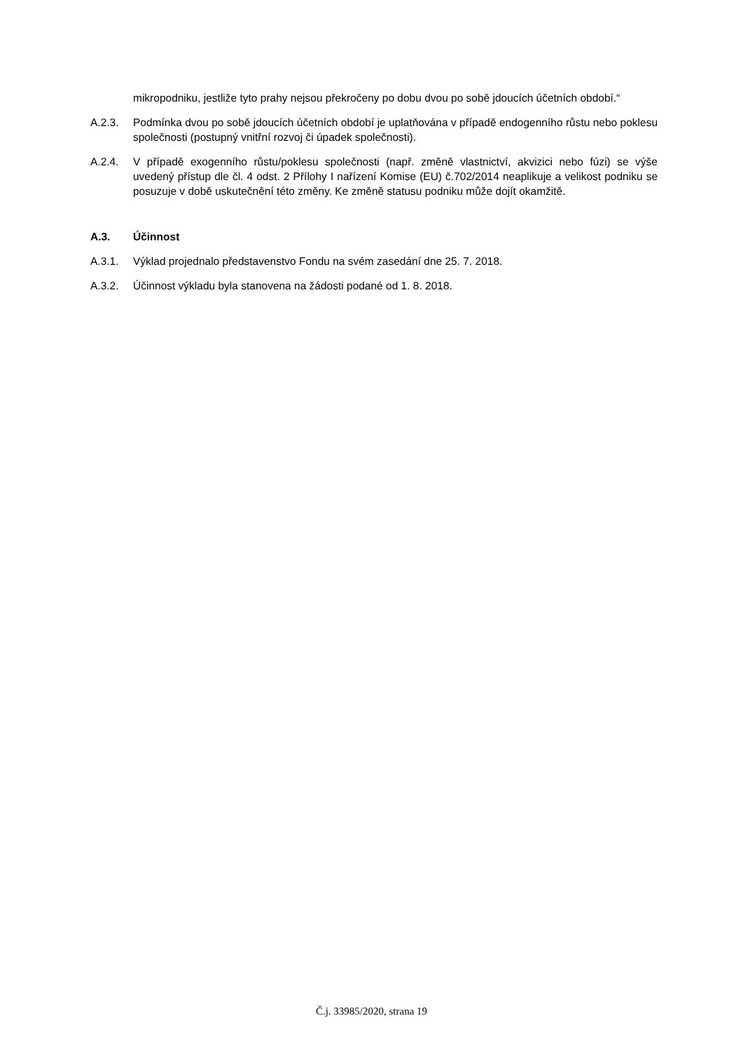mikropodniku, jestliže tyto prahy nejsou překročeny po dobu dvou po sobě jdoucích účetních období.“
A.2.3. Podmínka dvou po sobě jdoucích účetních období je uplatňována v případě endogenního růstu nebo poklesu společnosti (postupný vnitřní rozvoj či úpadek společnosti).
A.2.4. V případě exogenního růstu/poklesu společnosti (např. změně vlastnictví, akvizici nebo fúzi) se výše uvedený přístup dle čl. 4 odst. 2 Přílohy I nařízení Komise (EU) č.702/2014 neaplikuje a velikost podniku se posuzuje v době uskutečnění této změny. Ke změně statusu podniku může dojít okamžitě.
A.3. Účinnost
A.3.1. Výklad projednalo představenstvo Fondu na svém zasedání dne 25. 7. 2018.
A.3.2. Účinnost výkladu byla stanovena na žádosti podané od 1. 8. 2018.
Č.j. 33985/2020, strana 19